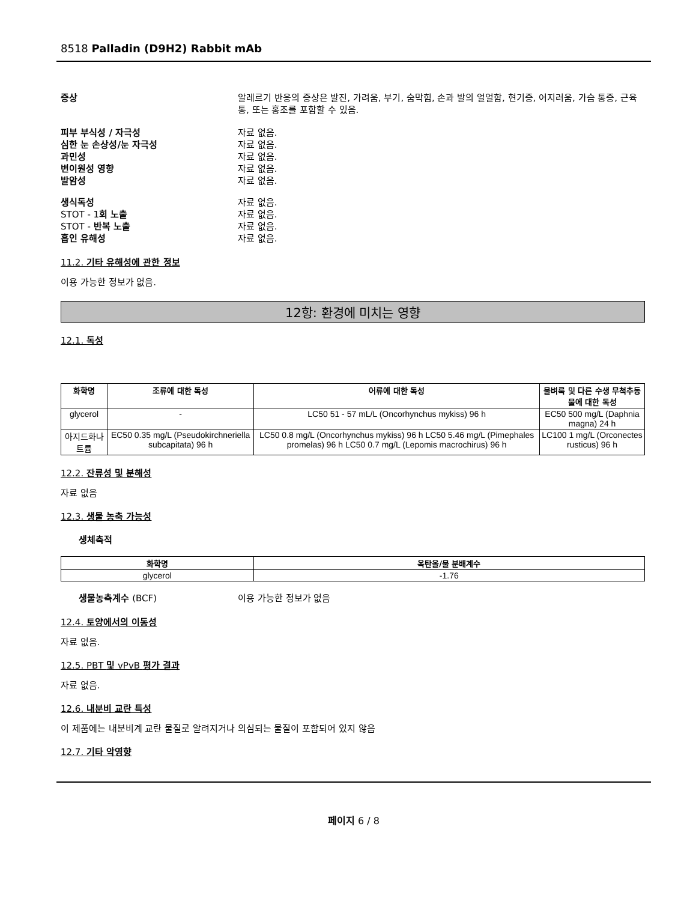8518 Palladin (D9H2) Rabbit mAb
증상 알레르기 반응의 증상은 발진, 가려움, 부기, 숨막힘, 손과 발의 얼얼함, 현기증, 어지러움, 가슴 통증, 근육통, 또는 홍조를 포함할 수 있음.
피부 부식성 / 자극성 자료 없음.
심한 눈 손상성/눈 자극성 자료 없음.
과민성 자료 없음.
변이원성 영향 자료 없음.
발암성 자료 없음.
생식독성 자료 없음.
STOT - 1회 노출 자료 없음.
STOT - 반복 노출 자료 없음.
흡인 유해성 자료 없음.
11.2. 기타 유해성에 관한 정보
이용 가능한 정보가 없음.
12항: 환경에 미치는 영향
12.1. 독성
| 화학명 | 조류에 대한 독성 | 어류에 대한 독성 | 물벼룩 및 다른 수생 무척추동물에 대한 독성 |
| --- | --- | --- | --- |
| glycerol | - | LC50 51 - 57 mL/L (Oncorhynchus mykiss) 96 h | EC50 500 mg/L (Daphnia magna) 24 h |
| 아지드화나트륨 | EC50 0.35 mg/L (Pseudokirchneriella subcapitata) 96 h | LC50 0.8 mg/L (Oncorhynchus mykiss) 96 h LC50 5.46 mg/L (Pimephales promelas) 96 h LC50 0.7 mg/L (Lepomis macrochirus) 96 h | LC100 1 mg/L (Orconectes rusticus) 96 h |
12.2. 잔류성 및 분해성
자료 없음
12.3. 생물 농축 가능성
생체축적
| 화학명 | 옥탄올/물 분배계수 |
| --- | --- |
| glycerol | -1.76 |
생물농축계수 (BCF) 이용 가능한 정보가 없음
12.4. 토양에서의 이동성
자료 없음.
12.5. PBT 및 vPvB 평가 결과
자료 없음.
12.6. 내분비 교란 특성
이 제품에는 내분비계 교란 물질로 알려지거나 의심되는 물질이 포함되어 있지 않음
12.7. 기타 악영향
페이지 6 / 8